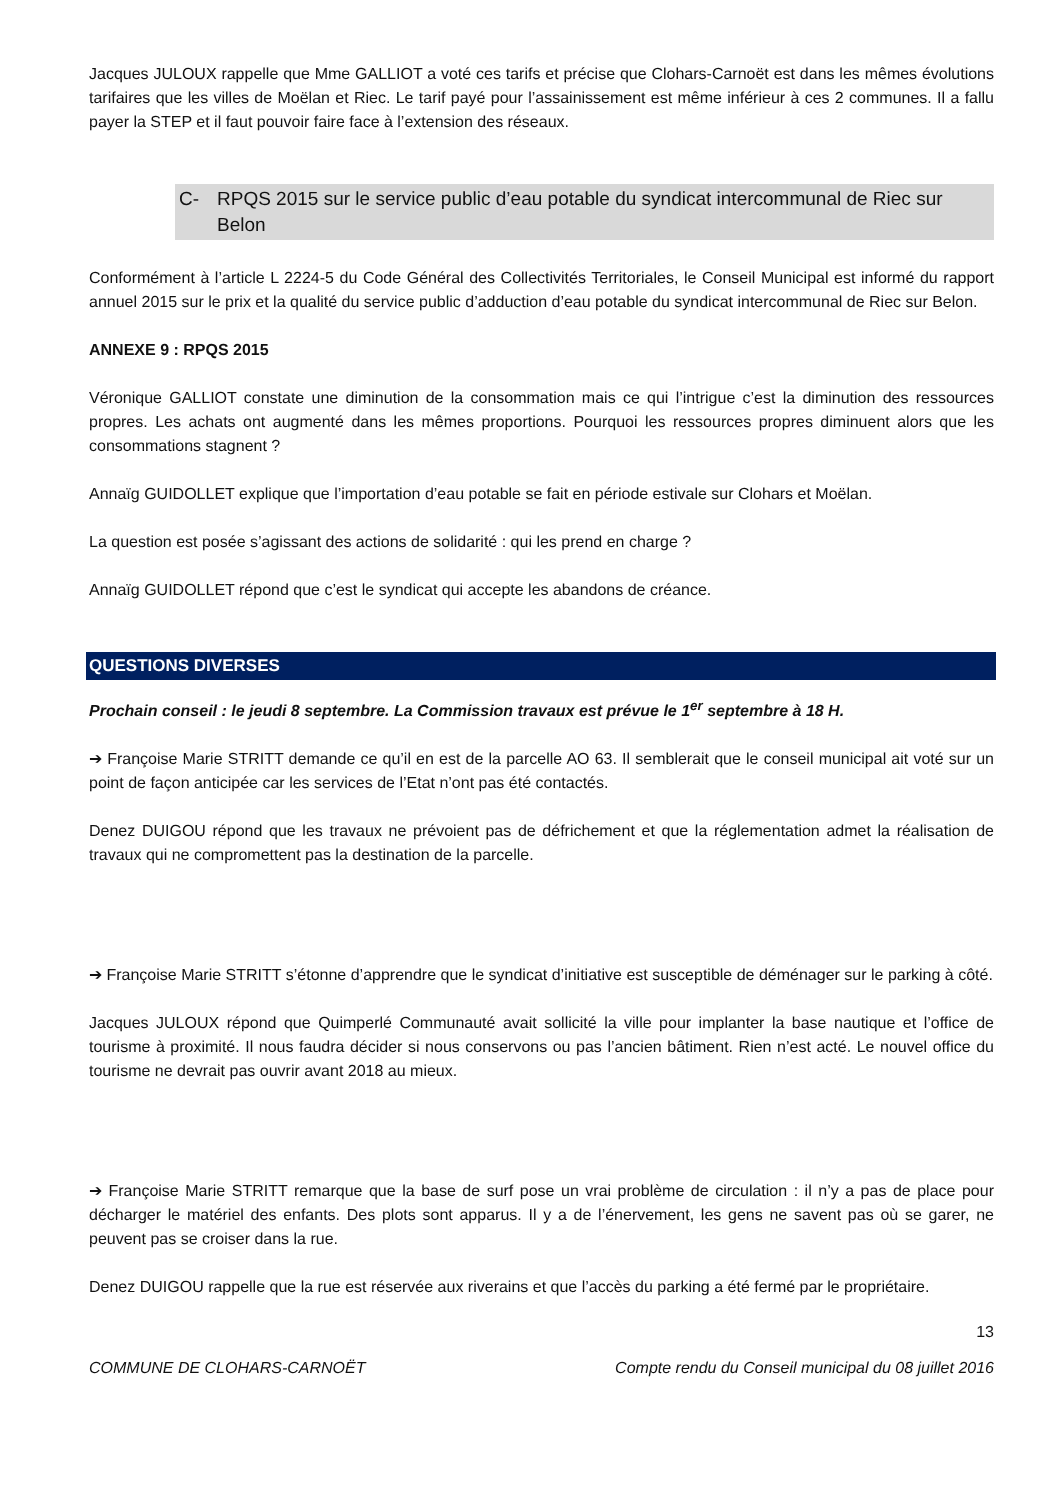Jacques JULOUX rappelle que Mme GALLIOT a voté ces tarifs et précise que Clohars-Carnoët est dans les mêmes évolutions tarifaires que les villes de Moëlan et Riec. Le tarif payé pour l’assainissement est même inférieur à ces 2 communes. Il a fallu payer la STEP et il faut pouvoir faire face à l’extension des réseaux.
C- RPQS 2015 sur le service public d’eau potable du syndicat intercommunal de Riec sur Belon
Conformément à l’article L 2224-5 du Code Général des Collectivités Territoriales, le Conseil Municipal est informé du rapport annuel 2015 sur le prix et la qualité du service public d’adduction d’eau potable du syndicat intercommunal de Riec sur Belon.
ANNEXE 9 : RPQS 2015
Véronique GALLIOT constate une diminution de la consommation mais ce qui l’intrigue c’est la diminution des ressources propres. Les achats ont augmenté dans les mêmes proportions. Pourquoi les ressources propres diminuent alors que les consommations stagnent ?
Annaïg GUIDOLLET explique que l’importation d’eau potable se fait en période estivale sur Clohars et Moëlan.
La question est posée s’agissant des actions de solidarité : qui les prend en charge ?
Annaïg GUIDOLLET répond que c’est le syndicat qui accepte les abandons de créance.
QUESTIONS DIVERSES
Prochain conseil : le jeudi 8 septembre. La Commission travaux est prévue le 1<sup>er</sup> septembre à 18 H.
➔ Françoise Marie STRITT demande ce qu’il en est de la parcelle AO 63. Il semblerait que le conseil municipal ait voté sur un point de façon anticipée car les services de l’Etat n’ont pas été contactés.
Denez DUIGOU répond que les travaux ne prévoient pas de défrichement et que la réglementation admet la réalisation de travaux qui ne compromettent pas la destination de la parcelle.
➔ Françoise Marie STRITT s’étonne d’apprendre que le syndicat d’initiative est susceptible de déménager sur le parking à côté.
Jacques JULOUX répond que Quimperlé Communauté avait sollicité la ville pour implanter la base nautique et l’office de tourisme à proximité. Il nous faudra décider si nous conservons ou pas l’ancien bâtiment. Rien n’est acté. Le nouvel office du tourisme ne devrait pas ouvrir avant 2018 au mieux.
➔ Françoise Marie STRITT remarque que la base de surf pose un vrai problème de circulation : il n’y a pas de place pour décharger le matériel des enfants. Des plots sont apparus. Il y a de l’énervement, les gens ne savent pas où se garer, ne peuvent pas se croiser dans la rue.
Denez DUIGOU rappelle que la rue est réservée aux riverains et que l’accès du parking a été fermé par le propriétaire.
13
COMMUNE DE CLOHARS-CARNOËT Compte rendu du Conseil municipal du 08 juillet 2016